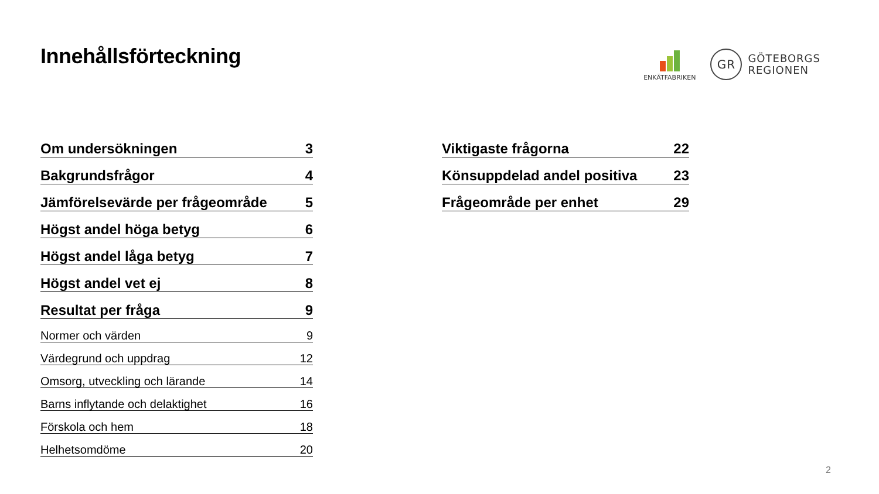Innehållsförteckning
ENKÄTFABRIKEN
GR
GÖTEBORGS
REGIONEN
Om undersökningen 3
Bakgrundsfrågor 4
Jämförelsevärde per frågeområde 5
Högst andel höga betyg 6
Högst andel låga betyg 7
Högst andel vet ej 8
Resultat per fråga 9
Normer och värden 9
Värdegrund och uppdrag 12
Omsorg, utveckling och lärande 14
Barns inflytande och delaktighet 16
Förskola och hem 18
Helhetsomdöme 20
Viktigaste frågorna 22
Könsuppdelad andel positiva 23
Frågeområde per enhet 29
2